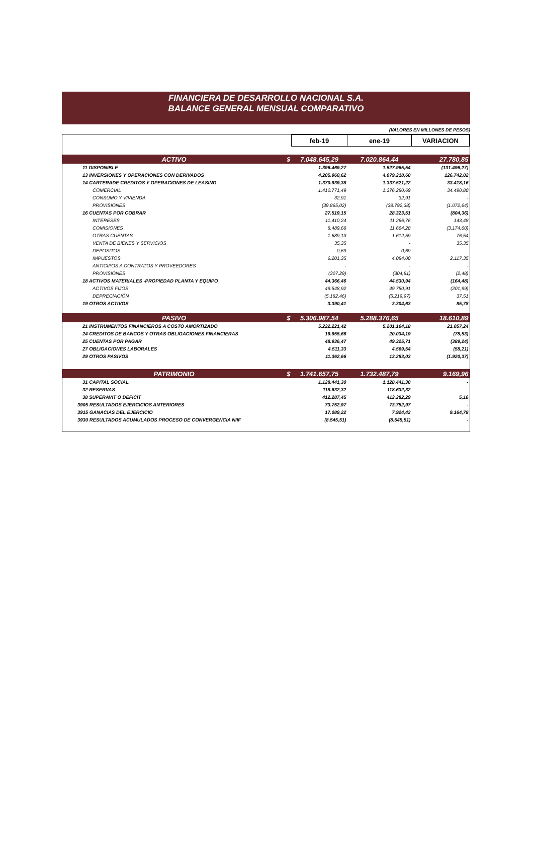FINANCIERA DE DESARROLLO NACIONAL S.A.
BALANCE GENERAL MENSUAL COMPARATIVO
(VALORES EN MILLONES DE PESOS)
| | | feb-19 | ene-19 | VARIACION |
| ACTIVO | $ | 7.048.645,29 | 7.020.864,44 | 27.780,85 |
| 11 DISPONIBLE | | 1.396.469,27 | 1.527.965,54 | (131.496,27) |
| 13 INVERSIONES Y OPERACIONES CON DERIVADOS | | 4.205.960,62 | 4.079.218,60 | 126.742,02 |
| 14 CARTERADE CREDITOS Y OPERACIONES DE LEASING | | 1.370.939,38 | 1.337.521,22 | 33.418,16 |
| COMERCIAL | | 1.410.771,49 | 1.376.280,69 | 34.490,80 |
| CONSUMO Y VIVIENDA | | 32,91 | 32,91 | - |
| PROVISIONES | | (39.865,02) | (38.792,38) | (1.072,64) |
| 16 CUENTAS POR COBRAR | | 27.519,15 | 28.323,51 | (804,36) |
| INTERESES | | 11.410,24 | 11.266,76 | 143,48 |
| COMISIONES | | 8.489,68 | 11.664,28 | (3.174,60) |
| OTRAS CUENTAS | | 1.689,13 | 1.612,59 | 76,54 |
| VENTA DE BIENES Y SERVICIOS | | 35,35 | - | 35,35 |
| DEPOSITOS | | 0,69 | 0,69 | - |
| IMPUESTOS | | 6.201,35 | 4.084,00 | 2.117,35 |
| ANTICIPOS A CONTRATOS Y PROVEEDORES | | - | - | - |
| PROVISIONES | | (307,29) | (304,81) | (2,48) |
| 18 ACTIVOS MATERIALES -PROPIEDAD PLANTA Y EQUIPO | | 44.366,46 | 44.530,94 | (164,48) |
| ACTIVOS FIJOS | | 49.548,92 | 49.750,91 | (201,99) |
| DEPRECIACIÓN | | (5.182,46) | (5.219,97) | 37,51 |
| 19 OTROS ACTIVOS | | 3.390,41 | 3.304,63 | 85,78 |
| PASIVO | $ | 5.306.987,54 | 5.288.376,65 | 18.610,89 |
| 21 INSTRUMENTOS FINANCIEROS A COSTO AMORTIZADO | | 5.222.221,42 | 5.201.164,18 | 21.057,24 |
| 24 CREDITOS DE BANCOS Y OTRAS OBLIGACIONES FINANCIERAS | | 19.955,66 | 20.034,19 | (78,53) |
| 25 CUENTAS POR PAGAR | | 48.936,47 | 49.325,71 | (389,24) |
| 27 OBLIGACIONES LABORALES | | 4.511,33 | 4.569,54 | (58,21) |
| 29 OTROS PASIVOS | | 11.362,66 | 13.283,03 | (1.920,37) |
| PATRIMONIO | $ | 1.741.657,75 | 1.732.487,79 | 9.169,96 |
| 31 CAPITAL SOCIAL | | 1.128.441,30 | 1.128.441,30 | - |
| 32 RESERVAS | | 118.632,32 | 118.632,32 | - |
| 38 SUPERAVIT O DEFICIT | | 412.287,45 | 412.282,29 | 5,16 |
| 3905 RESULTADOS EJERCICIOS ANTERIORES | | 73.752,97 | 73.752,97 | - |
| 3915 GANACIAS DEL EJERCICIO | | 17.089,22 | 7.924,42 | 9.164,78 |
| 3930 RESULTADOS ACUMULADOS PROCESO DE CONVERGENCIA NIIF | | (8.545,51) | (8.545,51) | - |